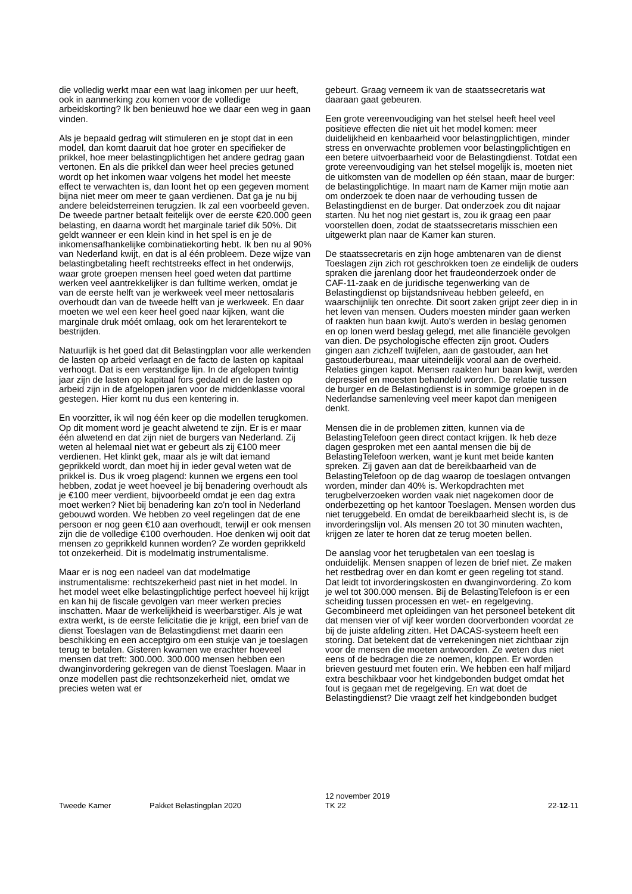die volledig werkt maar een wat laag inkomen per uur heeft, ook in aanmerking zou komen voor de volledige arbeidskorting? Ik ben benieuwd hoe we daar een weg in gaan vinden.
Als je bepaald gedrag wilt stimuleren en je stopt dat in een model, dan komt daaruit dat hoe groter en specifieker de prikkel, hoe meer belastingplichtigen het andere gedrag gaan vertonen. En als die prikkel dan weer heel precies getuned wordt op het inkomen waar volgens het model het meeste effect te verwachten is, dan loont het op een gegeven moment bijna niet meer om meer te gaan verdienen. Dat ga je nu bij andere beleidsterreinen terugzien. Ik zal een voorbeeld geven. De tweede partner betaalt feitelijk over de eerste €20.000 geen belasting, en daarna wordt het marginale tarief dik 50%. Dit geldt wanneer er een klein kind in het spel is en je de inkomensafhankelijke combinatiekorting hebt. Ik ben nu al 90% van Nederland kwijt, en dat is al één probleem. Deze wijze van belastingbetaling heeft rechtstreeks effect in het onderwijs, waar grote groepen mensen heel goed weten dat parttime werken veel aantrekkelijker is dan fulltime werken, omdat je van de eerste helft van je werkweek veel meer nettosalaris overhoudt dan van de tweede helft van je werkweek. En daar moeten we wel een keer heel goed naar kijken, want die marginale druk móét omlaag, ook om het lerarentekort te bestrijden.
Natuurlijk is het goed dat dit Belastingplan voor alle werkenden de lasten op arbeid verlaagt en de facto de lasten op kapitaal verhoogt. Dat is een verstandige lijn. In de afgelopen twintig jaar zijn de lasten op kapitaal fors gedaald en de lasten op arbeid zijn in de afgelopen jaren voor de middenklasse vooral gestegen. Hier komt nu dus een kentering in.
En voorzitter, ik wil nog één keer op die modellen terugkomen. Op dit moment word je geacht alwetend te zijn. Er is er maar één alwetend en dat zijn niet de burgers van Nederland. Zij weten al helemaal niet wat er gebeurt als zij €100 meer verdienen. Het klinkt gek, maar als je wilt dat iemand geprikkeld wordt, dan moet hij in ieder geval weten wat de prikkel is. Dus ik vroeg plagend: kunnen we ergens een tool hebben, zodat je weet hoeveel je bij benadering overhoudt als je €100 meer verdient, bijvoorbeeld omdat je een dag extra moet werken? Niet bij benadering kan zo'n tool in Nederland gebouwd worden. We hebben zo veel regelingen dat de ene persoon er nog geen €10 aan overhoudt, terwijl er ook mensen zijn die de volledige €100 overhouden. Hoe denken wij ooit dat mensen zo geprikkeld kunnen worden? Ze worden geprikkeld tot onzekerheid. Dit is modelmatig instrumentalisme.
Maar er is nog een nadeel van dat modelmatige instrumentalisme: rechtszekerheid past niet in het model. In het model weet elke belastingplichtige perfect hoeveel hij krijgt en kan hij de fiscale gevolgen van meer werken precies inschatten. Maar de werkelijkheid is weerbarstiger. Als je wat extra werkt, is de eerste felicitatie die je krijgt, een brief van de dienst Toeslagen van de Belastingdienst met daarin een beschikking en een acceptgiro om een stukje van je toeslagen terug te betalen. Gisteren kwamen we erachter hoeveel mensen dat treft: 300.000. 300.000 mensen hebben een dwanginvordering gekregen van de dienst Toeslagen. Maar in onze modellen past die rechtsonzekerheid niet, omdat we precies weten wat er
gebeurt. Graag verneem ik van de staatssecretaris wat daaraan gaat gebeuren.
Een grote vereenvoudiging van het stelsel heeft heel veel positieve effecten die niet uit het model komen: meer duidelijkheid en kenbaarheid voor belastingplichtigen, minder stress en onverwachte problemen voor belastingplichtigen en een betere uitvoerbaarheid voor de Belastingdienst. Totdat een grote vereenvoudiging van het stelsel mogelijk is, moeten niet de uitkomsten van de modellen op één staan, maar de burger: de belastingplichtige. In maart nam de Kamer mijn motie aan om onderzoek te doen naar de verhouding tussen de Belastingdienst en de burger. Dat onderzoek zou dit najaar starten. Nu het nog niet gestart is, zou ik graag een paar voorstellen doen, zodat de staatssecretaris misschien een uitgewerkt plan naar de Kamer kan sturen.
De staatssecretaris en zijn hoge ambtenaren van de dienst Toeslagen zijn zich rot geschrokken toen ze eindelijk de ouders spraken die jarenlang door het fraudeonderzoek onder de CAF-11-zaak en de juridische tegenwerking van de Belastingdienst op bijstandsniveau hebben geleefd, en waarschijnlijk ten onrechte. Dit soort zaken grijpt zeer diep in in het leven van mensen. Ouders moesten minder gaan werken of raakten hun baan kwijt. Auto's werden in beslag genomen en op lonen werd beslag gelegd, met alle financiële gevolgen van dien. De psychologische effecten zijn groot. Ouders gingen aan zichzelf twijfelen, aan de gastouder, aan het gastouderbureau, maar uiteindelijk vooral aan de overheid. Relaties gingen kapot. Mensen raakten hun baan kwijt, werden depressief en moesten behandeld worden. De relatie tussen de burger en de Belastingdienst is in sommige groepen in de Nederlandse samenleving veel meer kapot dan menigeen denkt.
Mensen die in de problemen zitten, kunnen via de BelastingTelefoon geen direct contact krijgen. Ik heb deze dagen gesproken met een aantal mensen die bij de BelastingTelefoon werken, want je kunt met beide kanten spreken. Zij gaven aan dat de bereikbaarheid van de BelastingTelefoon op de dag waarop de toeslagen ontvangen worden, minder dan 40% is. Werkopdrachten met terugbelverzoeken worden vaak niet nagekomen door de onderbezetting op het kantoor Toeslagen. Mensen worden dus niet teruggebeld. En omdat de bereikbaarheid slecht is, is de invorderingslijn vol. Als mensen 20 tot 30 minuten wachten, krijgen ze later te horen dat ze terug moeten bellen.
De aanslag voor het terugbetalen van een toeslag is onduidelijk. Mensen snappen of lezen de brief niet. Ze maken het restbedrag over en dan komt er geen regeling tot stand. Dat leidt tot invorderingskosten en dwanginvordering. Zo kom je wel tot 300.000 mensen. Bij de BelastingTelefoon is er een scheiding tussen processen en wet- en regelgeving. Gecombineerd met opleidingen van het personeel betekent dit dat mensen vier of vijf keer worden doorverbonden voordat ze bij de juiste afdeling zitten. Het DACAS-systeem heeft een storing. Dat betekent dat de verrekeningen niet zichtbaar zijn voor de mensen die moeten antwoorden. Ze weten dus niet eens of de bedragen die ze noemen, kloppen. Er worden brieven gestuurd met fouten erin. We hebben een half miljard extra beschikbaar voor het kindgebonden budget omdat het fout is gegaan met de regelgeving. En wat doet de Belastingdienst? Die vraagt zelf het kindgebonden budget
Tweede Kamer Pakket Belastingplan 2020
12 november 2019
TK 22
22-12-11